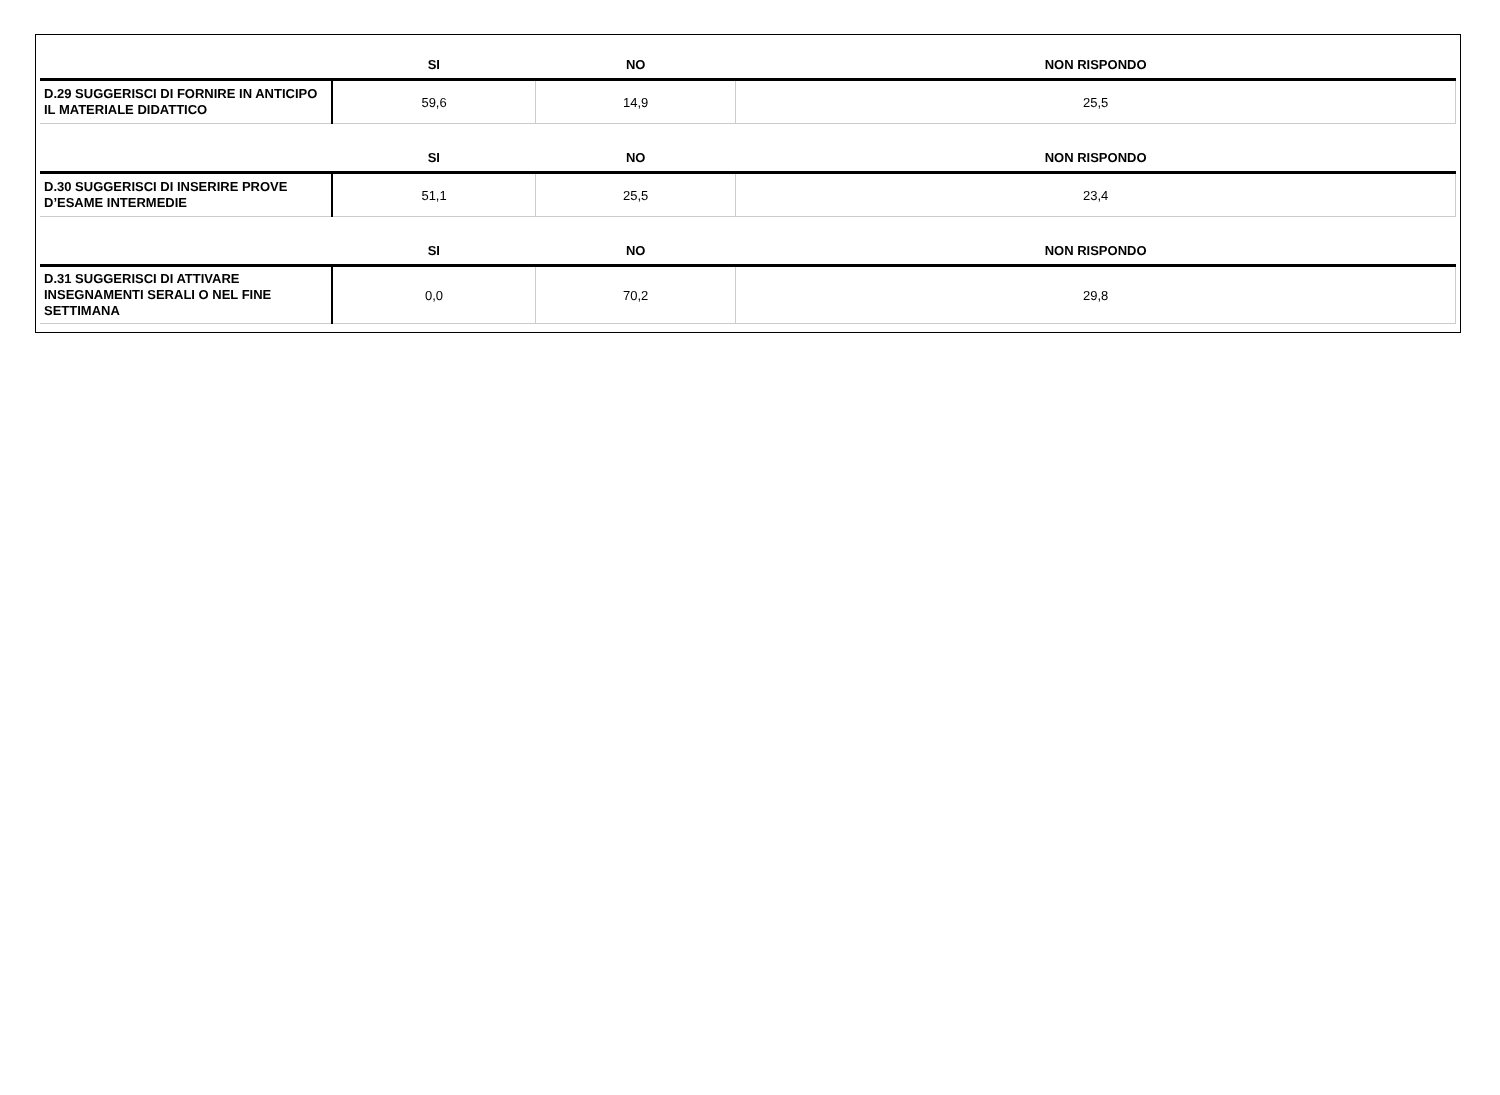| | SI | NO | NON RISPONDO |
| --- | --- | --- | --- |
| D.29 SUGGERISCI DI FORNIRE IN ANTICIPO IL MATERIALE DIDATTICO | 59,6 | 14,9 | 25,5 |
| | SI | NO | NON RISPONDO |
| D.30 SUGGERISCI DI INSERIRE PROVE D’ESAME INTERMEDIE | 51,1 | 25,5 | 23,4 |
| | SI | NO | NON RISPONDO |
| D.31 SUGGERISCI DI ATTIVARE INSEGNAMENTI SERALI O NEL FINE SETTIMANA | 0,0 | 70,2 | 29,8 |